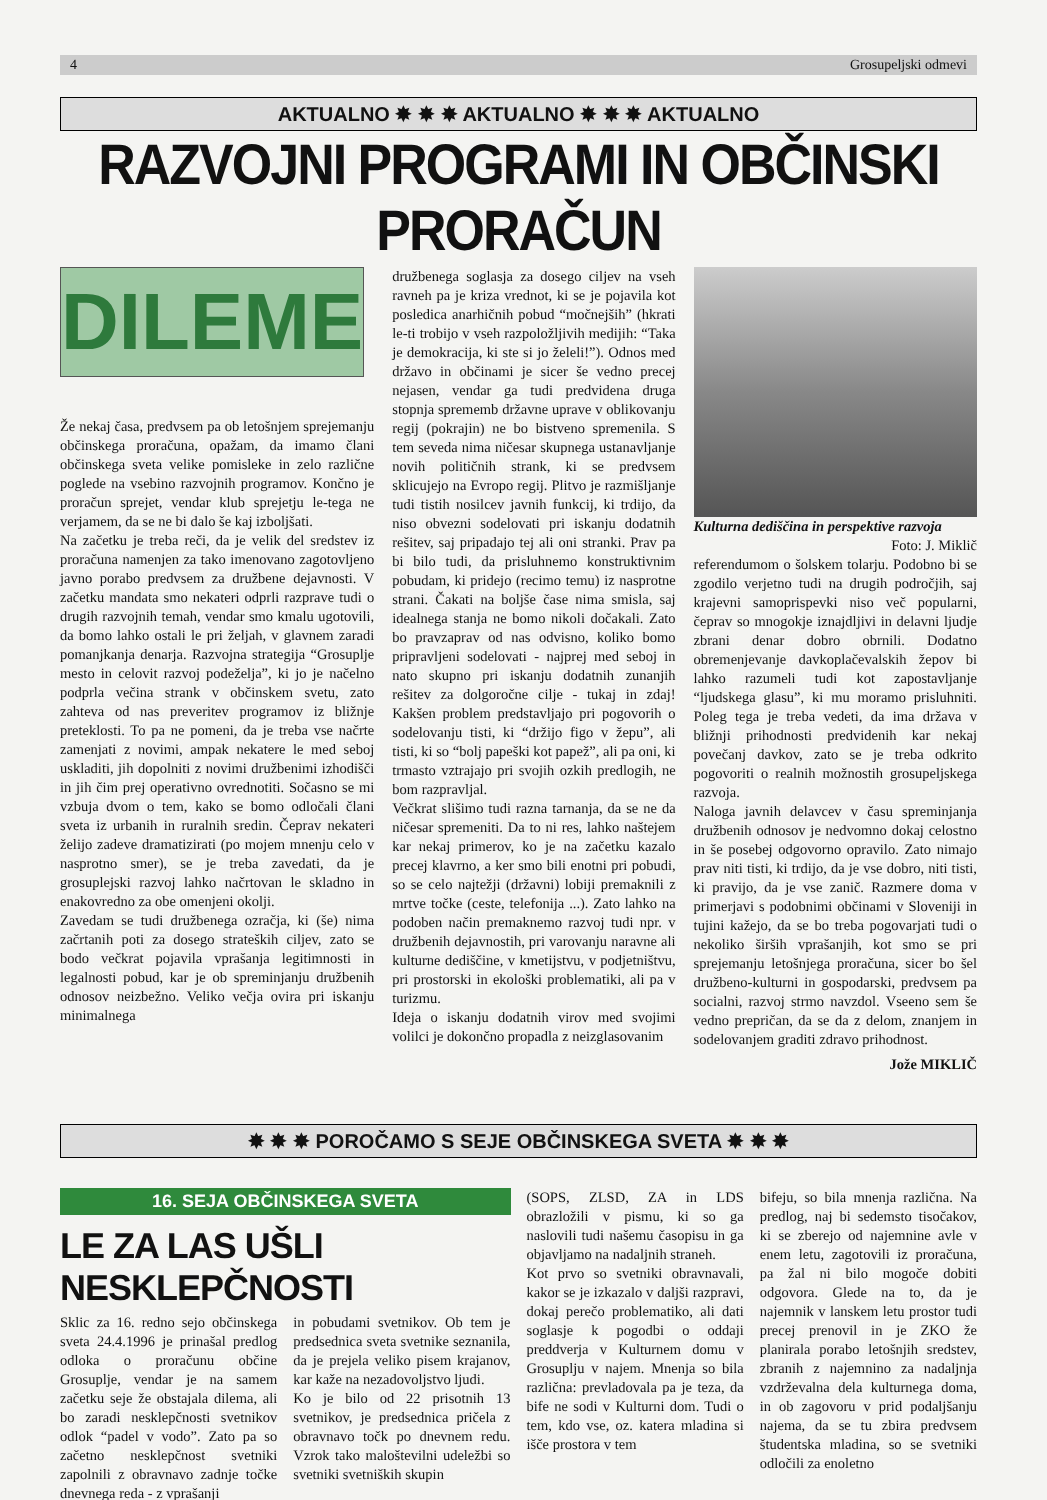4 Grosupeljski odmevi
AKTUALNO ✸ ✸ ✸ AKTUALNO ✸ ✸ ✸ AKTUALNO
RAZVOJNI PROGRAMI IN OBČINSKI PRORAČUN
DILEME
Že nekaj časa, predvsem pa ob letošnjem sprejemanju občinskega proračuna, opažam, da imamo člani občinskega sveta velike pomisleke in zelo različne poglede na vsebino razvojnih programov. Končno je proračun sprejet, vendar klub sprejetju le-tega ne verjamem, da se ne bi dalo še kaj izboljšati.
Na začetku je treba reči, da je velik del sredstev iz proračuna namenjen za tako imenovano zagotovljeno javno porabo predvsem za družbene dejavnosti. V začetku mandata smo nekateri odprli razprave tudi o drugih razvojnih temah, vendar smo kmalu ugotovili, da bomo lahko ostali le pri željah, v glavnem zaradi pomanjkanja denarja. Razvojna strategija “Grosuplje mesto in celovit razvoj podeželja”, ki jo je načelno podprla večina strank v občinskem svetu, zato zahteva od nas preveritev programov iz bližnje preteklosti. To pa ne pomeni, da je treba vse načrte zamenjati z novimi, ampak nekatere le med seboj uskladiti, jih dopolniti z novimi družbenimi izhodišči in jih čim prej operativno ovrednotiti. Sočasno se mi vzbuja dvom o tem, kako se bomo odločali člani sveta iz urbanih in ruralnih sredin. Čeprav nekateri želijo zadeve dramatizirati (po mojem mnenju celo v nasprotno smer), se je treba zavedati, da je grosuplejski razvoj lahko načrtovan le skladno in enakovredno za obe omenjeni okolji.
Zavedam se tudi družbenega ozračja, ki (še) nima začrtanih poti za dosego strateških ciljev, zato se bodo večkrat pojavila vprašanja legitimnosti in legalnosti pobud, kar je ob spreminjanju družbenih odnosov neizbežno. Veliko večja ovira pri iskanju minimalnega
družbenega soglasja za dosego ciljev na vseh ravneh pa je kriza vrednot, ki se je pojavila kot posledica anarhičnih pobud “močnejših” (hkrati le-ti trobijo v vseh razpoložljivih medijih: “Taka je demokracija, ki ste si jo želeli!”). Odnos med državo in občinami je sicer še vedno precej nejasen, vendar ga tudi predvidena druga stopnja sprememb državne uprave v oblikovanju regij (pokrajin) ne bo bistveno spremenila. S tem seveda nima ničesar skupnega ustanavljanje novih političnih strank, ki se predvsem sklicujejo na Evropo regij. Plitvo je razmišljanje tudi tistih nosilcev javnih funkcij, ki trdijo, da niso obvezni sodelovati pri iskanju dodatnih rešitev, saj pripadajo tej ali oni stranki. Prav pa bi bilo tudi, da prisluhnemo konstruktivnim pobudam, ki pridejo (recimo temu) iz nasprotne strani. Čakati na boljše čase nima smisla, saj idealnega stanja ne bomo nikoli dočakali. Zato bo pravzaprav od nas odvisno, koliko bomo pripravljeni sodelovati - najprej med seboj in nato skupno pri iskanju dodatnih zunanjih rešitev za dolgoročne cilje - tukaj in zdaj! Kakšen problem predstavljajo pri pogovorih o sodelovanju tisti, ki “držijo figo v žepu”, ali tisti, ki so “bolj papeški kot papež”, ali pa oni, ki trmasto vztrajajo pri svojih ozkih predlogih, ne bom razpravljal.
Večkrat slišimo tudi razna tarnanja, da se ne da ničesar spremeniti. Da to ni res, lahko naštejem kar nekaj primerov, ko je na začetku kazalo precej klavrno, a ker smo bili enotni pri pobudi, so se celo najtežji (državni) lobiji premaknili z mrtve točke (ceste, telefonija ...). Zato lahko na podoben način premaknemo razvoj tudi npr. v družbenih dejavnostih, pri varovanju naravne ali kulturne dediščine, v kmetijstvu, v podjetništvu, pri prostorski in ekološki problematiki, ali pa v turizmu.
Ideja o iskanju dodatnih virov med svojimi volilci je dokončno propadla z neizglasovanim
Kulturna dediščina in perspektive razvoja
Foto: J. Miklič
referendumom o šolskem tolarju. Podobno bi se zgodilo verjetno tudi na drugih področjih, saj krajevni samoprispevki niso več popularni, čeprav so mnogokje iznajdljivi in delavni ljudje zbrani denar dobro obrnili. Dodatno obremenjevanje davkoplačevalskih žepov bi lahko razumeli tudi kot zapostavljanje “ljudskega glasu”, ki mu moramo prisluhniti. Poleg tega je treba vedeti, da ima država v bližnji prihodnosti predvidenih kar nekaj povečanj davkov, zato se je treba odkrito pogovoriti o realnih možnostih grosupeljskega razvoja.
Naloga javnih delavcev v času spreminjanja družbenih odnosov je nedvomno dokaj celostno in še posebej odgovorno opravilo. Zato nimajo prav niti tisti, ki trdijo, da je vse dobro, niti tisti, ki pravijo, da je vse zanič. Razmere doma v primerjavi s podobnimi občinami v Sloveniji in tujini kažejo, da se bo treba pogovarjati tudi o nekoliko širših vprašanjih, kot smo se pri sprejemanju letošnjega proračuna, sicer bo šel družbeno-kulturni in gospodarski, predvsem pa socialni, razvoj strmo navzdol. Vseeno sem še vedno prepričan, da se da z delom, znanjem in sodelovanjem graditi zdravo prihodnost.
Jože MIKLIČ
✸ ✸ ✸ POROČAMO S SEJE OBČINSKEGA SVETA ✸ ✸ ✸
16. SEJA OBČINSKEGA SVETA
LE ZA LAS UŠLI NESKLEPČNOSTI
Sklic za 16. redno sejo občinskega sveta 24.4.1996 je prinašal predlog odloka o proračunu občine Grosuplje, vendar je na samem začetku seje že obstajala dilema, ali bo zaradi nesklepčnosti svetnikov odlok “padel v vodo”. Zato pa so začetno nesklepčnost svetniki zapolnili z obravnavo zadnje točke dnevnega reda - z vprašanji
in pobudami svetnikov. Ob tem je predsednica sveta svetnike seznanila, da je prejela veliko pisem krajanov, kar kaže na nezadovoljstvo ljudi.
Ko je bilo od 22 prisotnih 13 svetnikov, je predsednica pričela z obravnavo točk po dnevnem redu. Vzrok tako maloštevilni udeležbi so svetniki svetniških skupin
(SOPS, ZLSD, ZA in LDS obrazložili v pismu, ki so ga naslovili tudi našemu časopisu in ga objavljamo na nadaljnih straneh.
Kot prvo so svetniki obravnavali, kakor se je izkazalo v daljši razpravi, dokaj perečo problematiko, ali dati soglasje k pogodbi o oddaji preddverja v Kulturnem domu v Grosuplju v najem. Mnenja so bila različna: prevladovala pa je teza, da bife ne sodi v Kulturni dom. Tudi o tem, kdo vse, oz. katera mladina si išče prostora v tem
bifeju, so bila mnenja različna. Na predlog, naj bi sedemsto tisočakov, ki se zberejo od najemnine avle v enem letu, zagotovili iz proračuna, pa žal ni bilo mogoče dobiti odgovora. Glede na to, da je najemnik v lanskem letu prostor tudi precej prenovil in je ZKO že planirala porabo letošnjih sredstev, zbranih z najemnino za nadaljnja vzdrževalna dela kulturnega doma, in ob zagovoru v prid podaljšanju najema, da se tu zbira predvsem študentska mladina, so se svetniki odločili za enoletno